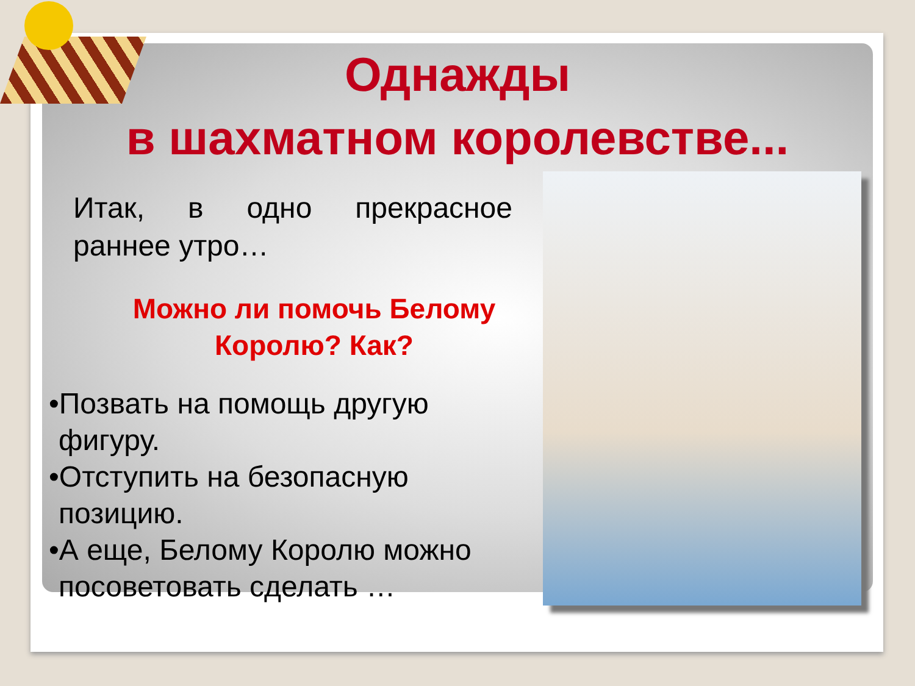Однажды
в шахматном королевстве...
Итак, в одно прекрасное раннее утро…
Можно ли помочь Белому Королю? Как?
•Позвать на помощь другую фигуру.
•Отступить на безопасную позицию.
•А еще, Белому Королю можно посоветовать сделать …